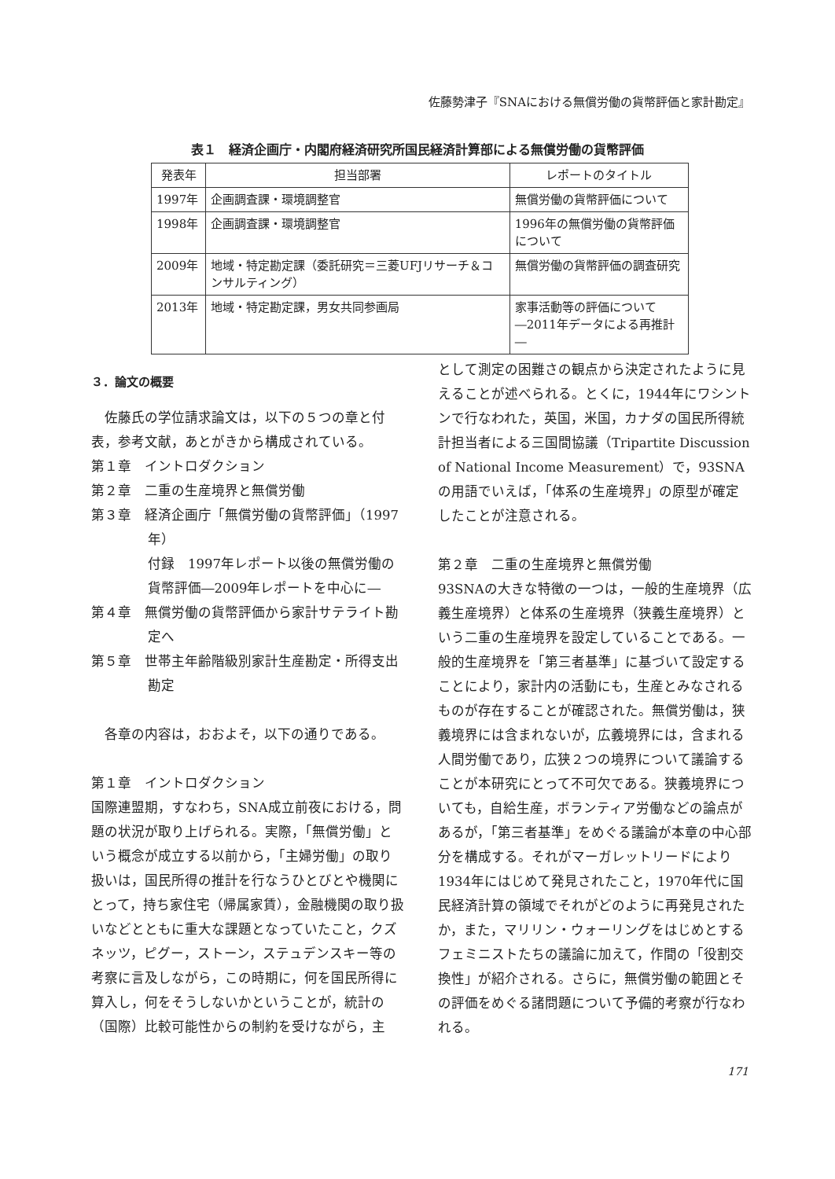佐藤勢津子『SNAにおける無償労働の貨幣評価と家計勘定』
表１　経済企画庁・内閣府経済研究所国民経済計算部による無償労働の貨幣評価
| 発表年 | 担当部署 | レポートのタイトル |
| --- | --- | --- |
| 1997年 | 企画調査課・環境調整官 | 無償労働の貨幣評価について |
| 1998年 | 企画調査課・環境調整官 | 1996年の無償労働の貨幣評価について |
| 2009年 | 地域・特定勘定課（委託研究＝三菱UFJリサーチ＆コンサルティング） | 無償労働の貨幣評価の調査研究 |
| 2013年 | 地域・特定勘定課，男女共同参画局 | 家事活動等の評価について ―2011年データによる再推計― |
３．論文の概要
　佐藤氏の学位請求論文は，以下の５つの章と付表，参考文献，あとがきから構成されている。
第１章　イントロダクション
第２章　二重の生産境界と無償労働
第３章　経済企画庁「無償労働の貨幣評価」（1997年）
付録　1997年レポート以後の無償労働の貨幣評価―2009年レポートを中心に―
第４章　無償労働の貨幣評価から家計サテライト勘定へ
第５章　世帯主年齢階級別家計生産勘定・所得支出勘定
　各章の内容は，おおよそ，以下の通りである。
第１章　イントロダクション
国際連盟期，すなわち，SNA成立前夜における，問題の状況が取り上げられる。実際，「無償労働」という概念が成立する以前から，「主婦労働」の取り扱いは，国民所得の推計を行なうひとびとや機関にとって，持ち家住宅（帰属家賃），金融機関の取り扱いなどとともに重大な課題となっていたこと，クズネッツ，ピグー，ストーン，ステュデンスキー等の考察に言及しながら，この時期に，何を国民所得に算入し，何をそうしないかということが，統計の（国際）比較可能性からの制約を受けながら，主
として測定の困難さの観点から決定されたように見えることが述べられる。とくに，1944年にワシントンで行なわれた，英国，米国，カナダの国民所得統計担当者による三国間協議（Tripartite Discussion of National Income Measurement）で，93SNAの用語でいえば，「体系の生産境界」の原型が確定したことが注意される。
第２章　二重の生産境界と無償労働
93SNAの大きな特徴の一つは，一般的生産境界（広義生産境界）と体系の生産境界（狭義生産境界）という二重の生産境界を設定していることである。一般的生産境界を「第三者基準」に基づいて設定することにより，家計内の活動にも，生産とみなされるものが存在することが確認された。無償労働は，狭義境界には含まれないが，広義境界には，含まれる人間労働であり，広狭２つの境界について議論することが本研究にとって不可欠である。狭義境界についても，自給生産，ボランティア労働などの論点があるが，「第三者基準」をめぐる議論が本章の中心部分を構成する。それがマーガレットリードにより1934年にはじめて発見されたこと，1970年代に国民経済計算の領域でそれがどのように再発見されたか，また，マリリン・ウォーリングをはじめとするフェミニストたちの議論に加えて，作間の「役割交換性」が紹介される。さらに，無償労働の範囲とその評価をめぐる諸問題について予備的考察が行なわれる。
171